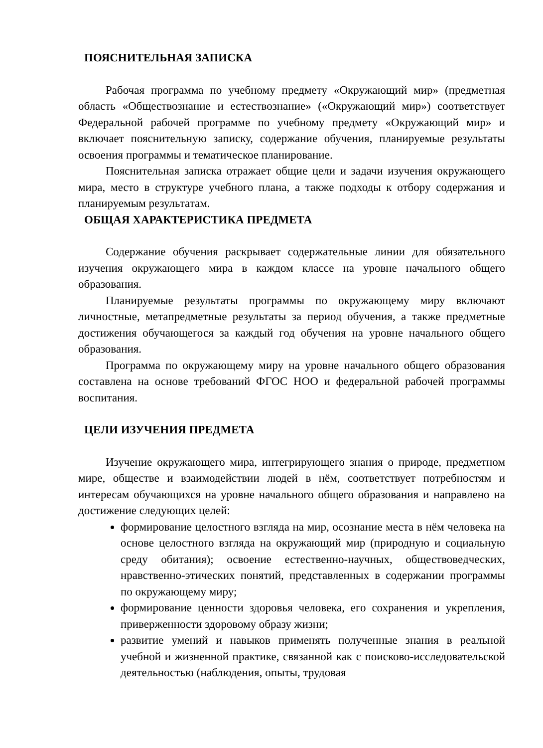ПОЯСНИТЕЛЬНАЯ ЗАПИСКА
Рабочая программа по учебному предмету «Окружающий мир» (предметная область «Обществознание и естествознание» («Окружающий мир») соответствует Федеральной рабочей программе по учебному предмету «Окружающий мир» и включает пояснительную записку, содержание обучения, планируемые результаты освоения программы и тематическое планирование.
Пояснительная записка отражает общие цели и задачи изучения окружающего мира, место в структуре учебного плана, а также подходы к отбору содержания и планируемым результатам.
ОБЩАЯ ХАРАКТЕРИСТИКА ПРЕДМЕТА
Содержание обучения раскрывает содержательные линии для обязательного изучения окружающего мира в каждом классе на уровне начального общего образования.
Планируемые результаты программы по окружающему миру включают личностные, метапредметные результаты за период обучения, а также предметные достижения обучающегося за каждый год обучения на уровне начального общего образования.
Программа по окружающему миру на уровне начального общего образования составлена на основе требований ФГОС НОО и федеральной рабочей программы воспитания.
ЦЕЛИ ИЗУЧЕНИЯ ПРЕДМЕТА
Изучение окружающего мира, интегрирующего знания о природе, предметном мире, обществе и взаимодействии людей в нём, соответствует потребностям и интересам обучающихся на уровне начального общего образования и направлено на достижение следующих целей:
формирование целостного взгляда на мир, осознание места в нём человека на основе целостного взгляда на окружающий мир (природную и социальную среду обитания); освоение естественно-научных, обществоведческих, нравственно-этических понятий, представленных в содержании программы по окружающему миру;
формирование ценности здоровья человека, его сохранения и укрепления, приверженности здоровому образу жизни;
развитие умений и навыков применять полученные знания в реальной учебной и жизненной практике, связанной как с поисково-исследовательской деятельностью (наблюдения, опыты, трудовая